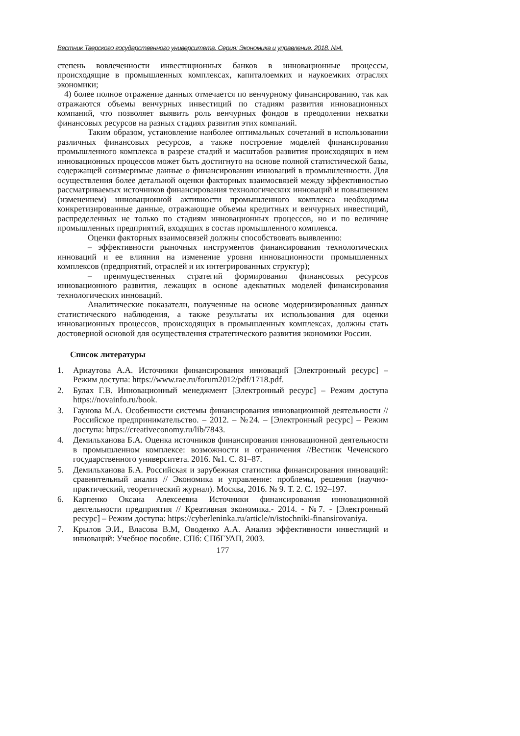Вестник Тверского государственного университета. Серия: Экономика и управление. 2018. №4.
степень вовлеченности инвестиционных банков в инновационные процессы, происходящие в промышленных комплексах, капиталоемких и наукоемких отраслях экономики;
4) более полное отражение данных отмечается по венчурному финансированию, так как отражаются объемы венчурных инвестиций по стадиям развития инновационных компаний, что позволяет выявить роль венчурных фондов в преодолении нехватки финансовых ресурсов на разных стадиях развития этих компаний.
Таким образом, установление наиболее оптимальных сочетаний в использовании различных финансовых ресурсов, а также построение моделей финансирования промышленного комплекса в разрезе стадий и масштабов развития происходящих в нем инновационных процессов может быть достигнуто на основе полной статистической базы, содержащей соизмеримые данные о финансировании инноваций в промышленности. Для осуществления более детальной оценки факторных взаимосвязей между эффективностью рассматриваемых источников финансирования технологических инноваций и повышением (изменением) инновационной активности промышленного комплекса необходимы конкретизированные данные, отражающие объемы кредитных и венчурных инвестиций, распределенных не только по стадиям инновационных процессов, но и по величине промышленных предприятий, входящих в состав промышленного комплекса.
Оценки факторных взаимосвязей должны способствовать выявлению:
– эффективности рыночных инструментов финансирования технологических инноваций и ее влияния на изменение уровня инновационности промышленных комплексов (предприятий, отраслей и их интегрированных структур);
– преимущественных стратегий формирования финансовых ресурсов инновационного развития, лежащих в основе адекватных моделей финансирования технологических инноваций.
Аналитические показатели, полученные на основе модернизированных данных статистического наблюдения, а также результаты их использования для оценки инновационных процессов¸ происходящих в промышленных комплексах, должны стать достоверной основой для осуществления стратегического развития экономики России.
Список литературы
1. Арнаутова А.А. Источники финансирования инноваций [Электронный ресурс] – Режим доступа: https://www.rae.ru/forum2012/pdf/1718.pdf.
2. Булах Г.В. Инновационный менеджмент [Электронный ресурс] – Режим доступа https://novainfo.ru/book.
3. Гаунова М.А. Особенности системы финансирования инновационной деятельности // Российское предпринимательство. – 2012. – №24. – [Электронный ресурс] – Режим доступа: https://creativeconomy.ru/lib/7843.
4. Демильханова Б.А. Оценка источников финансирования инновационной деятельности в промышленном комплексе: возможности и ограничения //Вестник Чеченского государственного университета. 2016. №1. С. 81–87.
5. Демильханова Б.А. Российская и зарубежная статистика финансирования инноваций: сравнительный анализ // Экономика и управление: проблемы, решения (научно-практический, теоретический журнал). Москва, 2016. № 9. Т. 2. С. 192–197.
6. Карпенко Оксана Алексеевна Источники финансирования инновационной деятельности предприятия // Креативная экономика.- 2014. - №7. - [Электронный ресурс] – Режим доступа: https://cyberleninka.ru/article/n/istochniki-finansirovaniya.
7. Крылов Э.И., Власова В.М, Оводенко А.А. Анализ эффективности инвестиций и инноваций: Учебное пособие. СПб: СПбГУАП, 2003.
177